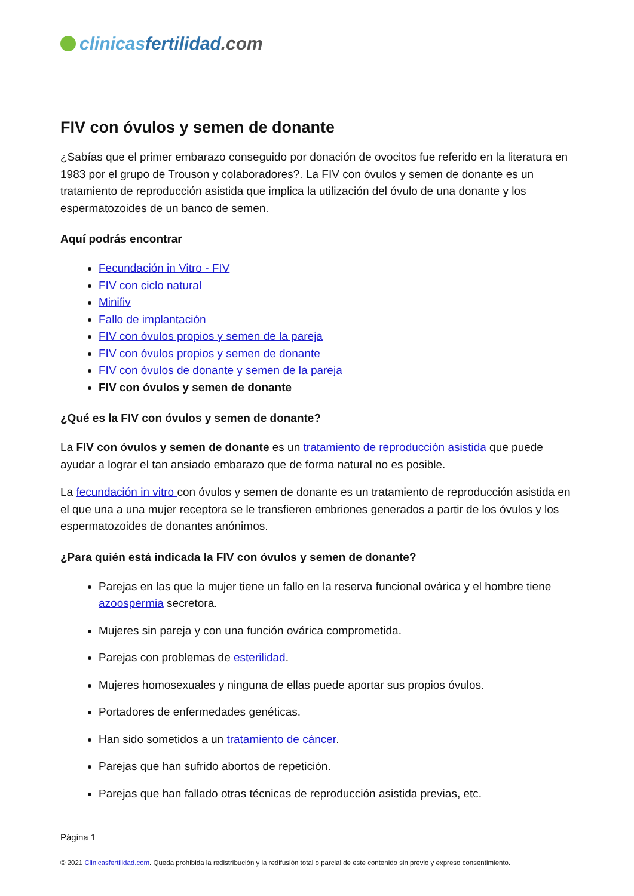clinicas fertilidad.com
FIV con óvulos y semen de donante
¿Sabías que el primer embarazo conseguido por donación de ovocitos fue referido en la literatura en 1983 por el grupo de Trouson y colaboradores?. La FIV con óvulos y semen de donante es un tratamiento de reproducción asistida que implica la utilización del óvulo de una donante y los espermatozoides de un banco de semen.
Aquí podrás encontrar
Fecundación in Vitro - FIV
FIV con ciclo natural
Minifiv
Fallo de implantación
FIV con óvulos propios y semen de la pareja
FIV con óvulos propios y semen de donante
FIV con óvulos de donante y semen de la pareja
FIV con óvulos y semen de donante
¿Qué es la FIV con óvulos y semen de donante?
La FIV con óvulos y semen de donante es un tratamiento de reproducción asistida que puede ayudar a lograr el tan ansiado embarazo que de forma natural no es posible.
La fecundación in vitro con óvulos y semen de donante es un tratamiento de reproducción asistida en el que una a una mujer receptora se le transfieren embriones generados a partir de los óvulos y los espermatozoides de donantes anónimos.
¿Para quién está indicada la FIV con óvulos y semen de donante?
Parejas en las que la mujer tiene un fallo en la reserva funcional ovárica y el hombre tiene azoospermia secretora.
Mujeres sin pareja y con una función ovárica comprometida.
Parejas con problemas de esterilidad.
Mujeres homosexuales y ninguna de ellas puede aportar sus propios óvulos.
Portadores de enfermedades genéticas.
Han sido sometidos a un tratamiento de cáncer.
Parejas que han sufrido abortos de repetición.
Parejas que han fallado otras técnicas de reproducción asistida previas, etc.
Página 1
© 2021 Clinicasfertilidad.com. Queda prohibida la redistribución y la redifusión total o parcial de este contenido sin previo y expreso consentimiento.